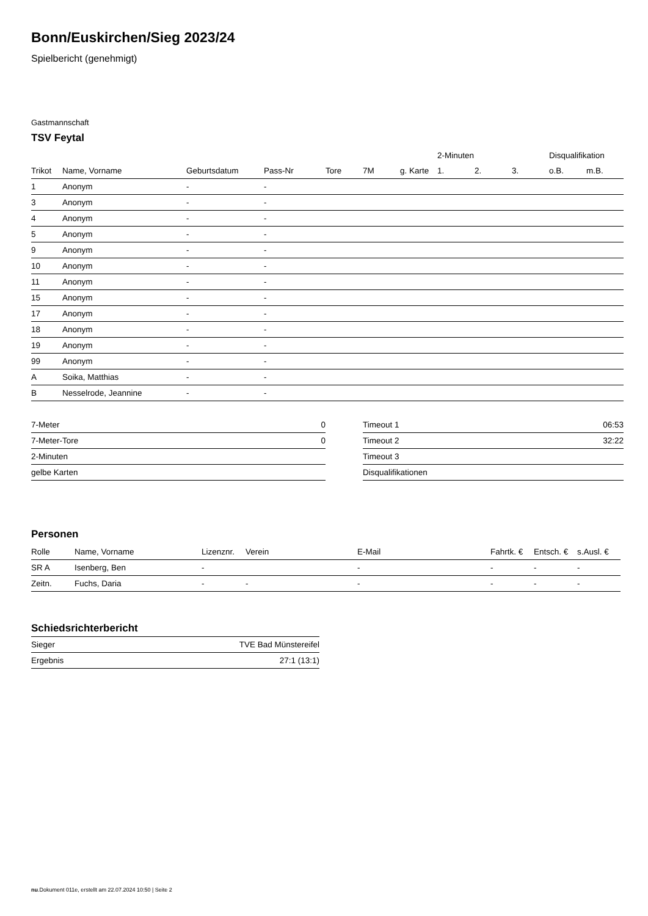Bonn/Euskirchen/Sieg 2023/24
Spielbericht (genehmigt)
Gastmannschaft
TSV Feytal
| | | | | | | | 2-Minuten | | | Disqualifikation | |
| --- | --- | --- | --- | --- | --- | --- | --- | --- | --- | --- | --- |
| Trikot | Name, Vorname | Geburtsdatum | Pass-Nr | Tore | 7M | g. Karte | 1. | 2. | 3. | o.B. | m.B. |
| 1 | Anonym | - | - | | | | | | | | |
| 3 | Anonym | - | - | | | | | | | | |
| 4 | Anonym | - | - | | | | | | | | |
| 5 | Anonym | - | - | | | | | | | | |
| 9 | Anonym | - | - | | | | | | | | |
| 10 | Anonym | - | - | | | | | | | | |
| 11 | Anonym | - | - | | | | | | | | |
| 15 | Anonym | - | - | | | | | | | | |
| 17 | Anonym | - | - | | | | | | | | |
| 18 | Anonym | - | - | | | | | | | | |
| 19 | Anonym | - | - | | | | | | | | |
| 99 | Anonym | - | - | | | | | | | | |
| A | Soika, Matthias | - | - | | | | | | | | |
| B | Nesselrode, Jeannine | - | - | | | | | | | | |
| 7-Meter | 0 |
| 7-Meter-Tore | 0 |
| 2-Minuten | |
| gelbe Karten | |
| Timeout 1 | 06:53 |
| Timeout 2 | 32:22 |
| Timeout 3 | |
| Disqualifikationen | |
Personen
| Rolle | Name, Vorname | Lizenznr. | Verein | E-Mail | Fahrtk. € | Entsch. € | s.Ausl. € |
| --- | --- | --- | --- | --- | --- | --- | --- |
| SR A | Isenberg, Ben | - | | - | - | - | - |
| Zeitn. | Fuchs, Daria | - | - | - | - | - | - |
Schiedsrichterbericht
| Sieger | TVE Bad Münstereifel |
| Ergebnis | 27:1 (13:1) |
nu.Dokument 011e, erstellt am 22.07.2024 10:50 | Seite 2